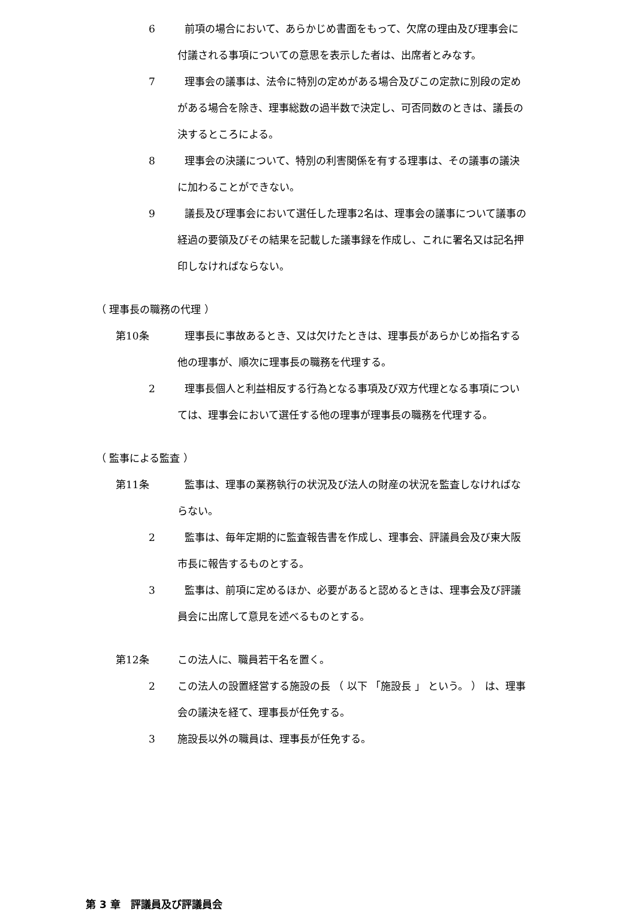6 前項の場合において、あらかじめ書面をもって、欠席の理由及び理事会に付議される事項についての意思を表示した者は、出席者とみなす。
7 理事会の議事は、法令に特別の定めがある場合及びこの定款に別段の定めがある場合を除き、理事総数の過半数で決定し、可否同数のときは、議長の決するところによる。
8 理事会の決議について、特別の利害関係を有する理事は、その議事の議決に加わることができない。
9 議長及び理事会において選任した理事2名は、理事会の議事について議事の経過の要領及びその結果を記載した議事録を作成し、これに署名又は記名押印しなければならない。
（ 理事長の職務の代理 ）
第10条 理事長に事故あるとき、又は欠けたときは、理事長があらかじめ指名する他の理事が、順次に理事長の職務を代理する。
2 理事長個人と利益相反する行為となる事項及び双方代理となる事項については、理事会において選任する他の理事が理事長の職務を代理する。
（ 監事による監査 ）
第11条 監事は、理事の業務執行の状況及び法人の財産の状況を監査しなければならない。
2 監事は、毎年定期的に監査報告書を作成し、理事会、評議員会及び東大阪市長に報告するものとする。
3 監事は、前項に定めるほか、必要があると認めるときは、理事会及び評議員会に出席して意見を述べるものとする。
第12条 この法人に、職員若干名を置く。
2 この法人の設置経営する施設の長 （ 以下 「施設長 」 という。 ） は、理事会の議決を経て、理事長が任免する。
3 施設長以外の職員は、理事長が任免する。
第 3 章　評議員及び評議員会